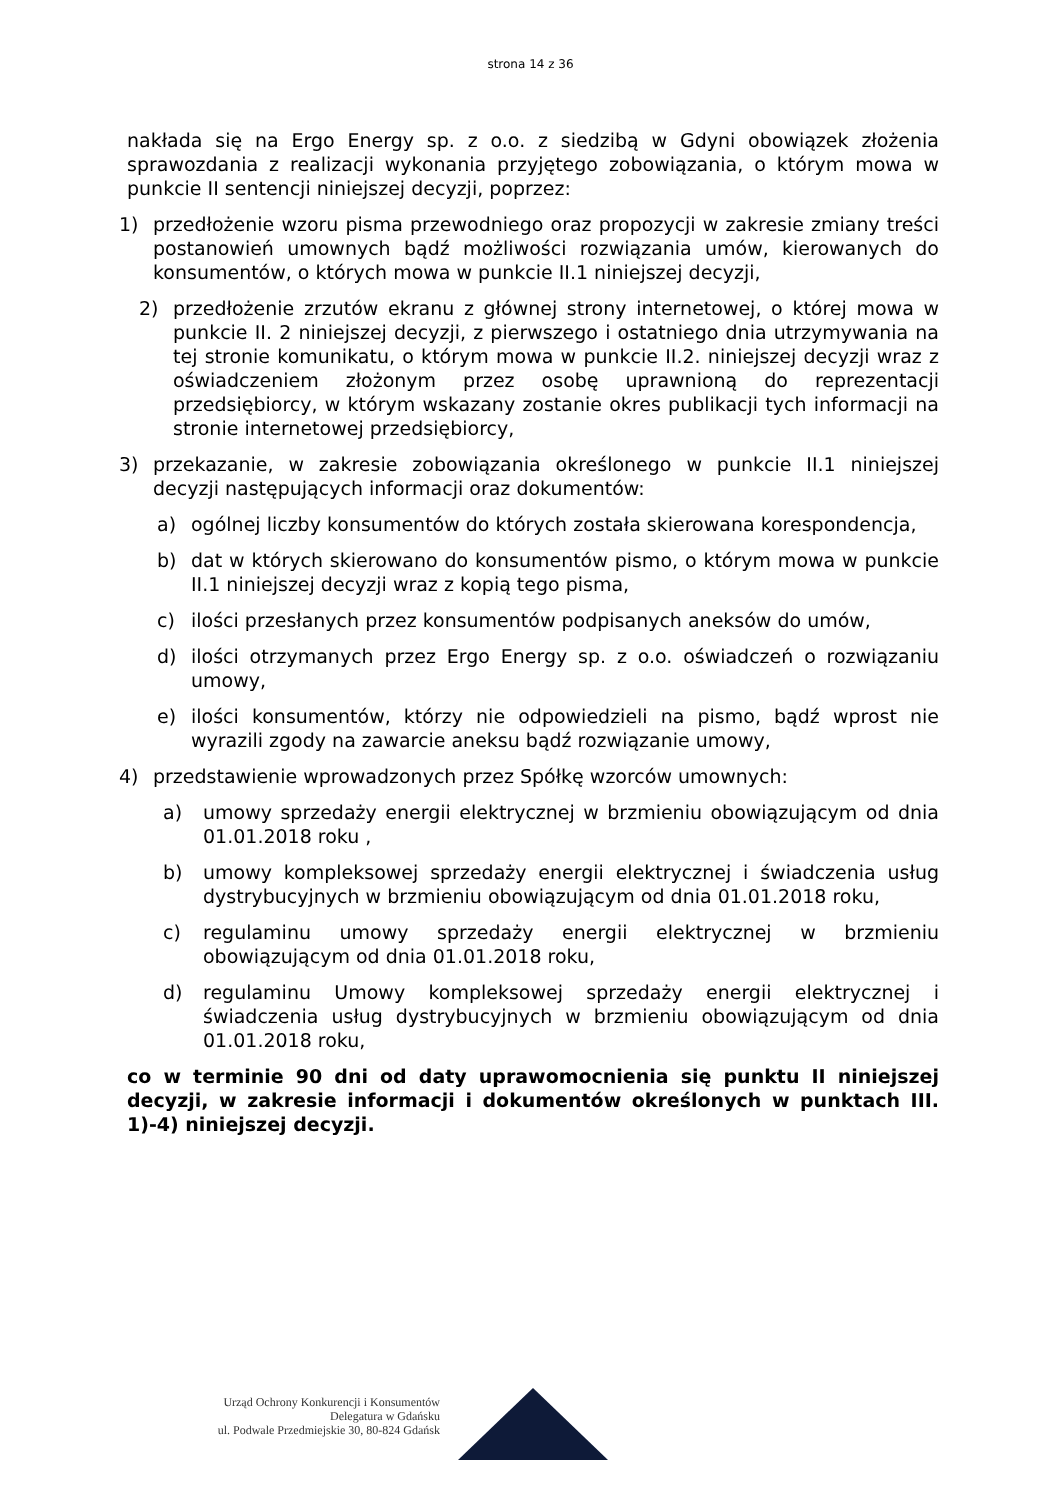strona 14 z 36
nakłada się na Ergo Energy sp. z o.o. z siedzibą w Gdyni obowiązek złożenia sprawozdania z realizacji wykonania przyjętego zobowiązania, o którym mowa w punkcie II sentencji niniejszej decyzji, poprzez:
1) przedłożenie wzoru pisma przewodniego oraz propozycji w zakresie zmiany treści postanowień umownych bądź możliwości rozwiązania umów, kierowanych do konsumentów, o których mowa w punkcie II.1 niniejszej decyzji,
2) przedłożenie zrzutów ekranu z głównej strony internetowej, o której mowa w punkcie II. 2 niniejszej decyzji, z pierwszego i ostatniego dnia utrzymywania na tej stronie komunikatu, o którym mowa w punkcie II.2. niniejszej decyzji wraz z oświadczeniem złożonym przez osobę uprawnioną do reprezentacji przedsiębiorcy, w którym wskazany zostanie okres publikacji tych informacji na stronie internetowej przedsiębiorcy,
3) przekazanie, w zakresie zobowiązania określonego w punkcie II.1 niniejszej decyzji następujących informacji oraz dokumentów:
a) ogólnej liczby konsumentów do których została skierowana korespondencja,
b) dat w których skierowano do konsumentów pismo, o którym mowa w punkcie II.1 niniejszej decyzji wraz z kopią tego pisma,
c) ilości przesłanych przez konsumentów podpisanych aneksów do umów,
d) ilości otrzymanych przez Ergo Energy sp. z o.o. oświadczeń o rozwiązaniu umowy,
e) ilości konsumentów, którzy nie odpowiedzieli na pismo, bądź wprost nie wyrazili zgody na zawarcie aneksu bądź rozwiązanie umowy,
4) przedstawienie wprowadzonych przez Spółkę wzorców umownych:
a) umowy sprzedaży energii elektrycznej w brzmieniu obowiązującym od dnia 01.01.2018 roku ,
b) umowy kompleksowej sprzedaży energii elektrycznej i świadczenia usług dystrybucyjnych w brzmieniu obowiązującym od dnia 01.01.2018 roku,
c) regulaminu umowy sprzedaży energii elektrycznej w brzmieniu obowiązującym od dnia 01.01.2018 roku,
d) regulaminu Umowy kompleksowej sprzedaży energii elektrycznej i świadczenia usług dystrybucyjnych w brzmieniu obowiązującym od dnia 01.01.2018 roku,
co w terminie 90 dni od daty uprawomocnienia się punktu II niniejszej decyzji, w zakresie informacji i dokumentów określonych w punktach III. 1)-4) niniejszej decyzji.
Urząd Ochrony Konkurencji i Konsumentów
Delegatura w Gdańsku
ul. Podwale Przedmiejskie 30, 80-824 Gdańsk